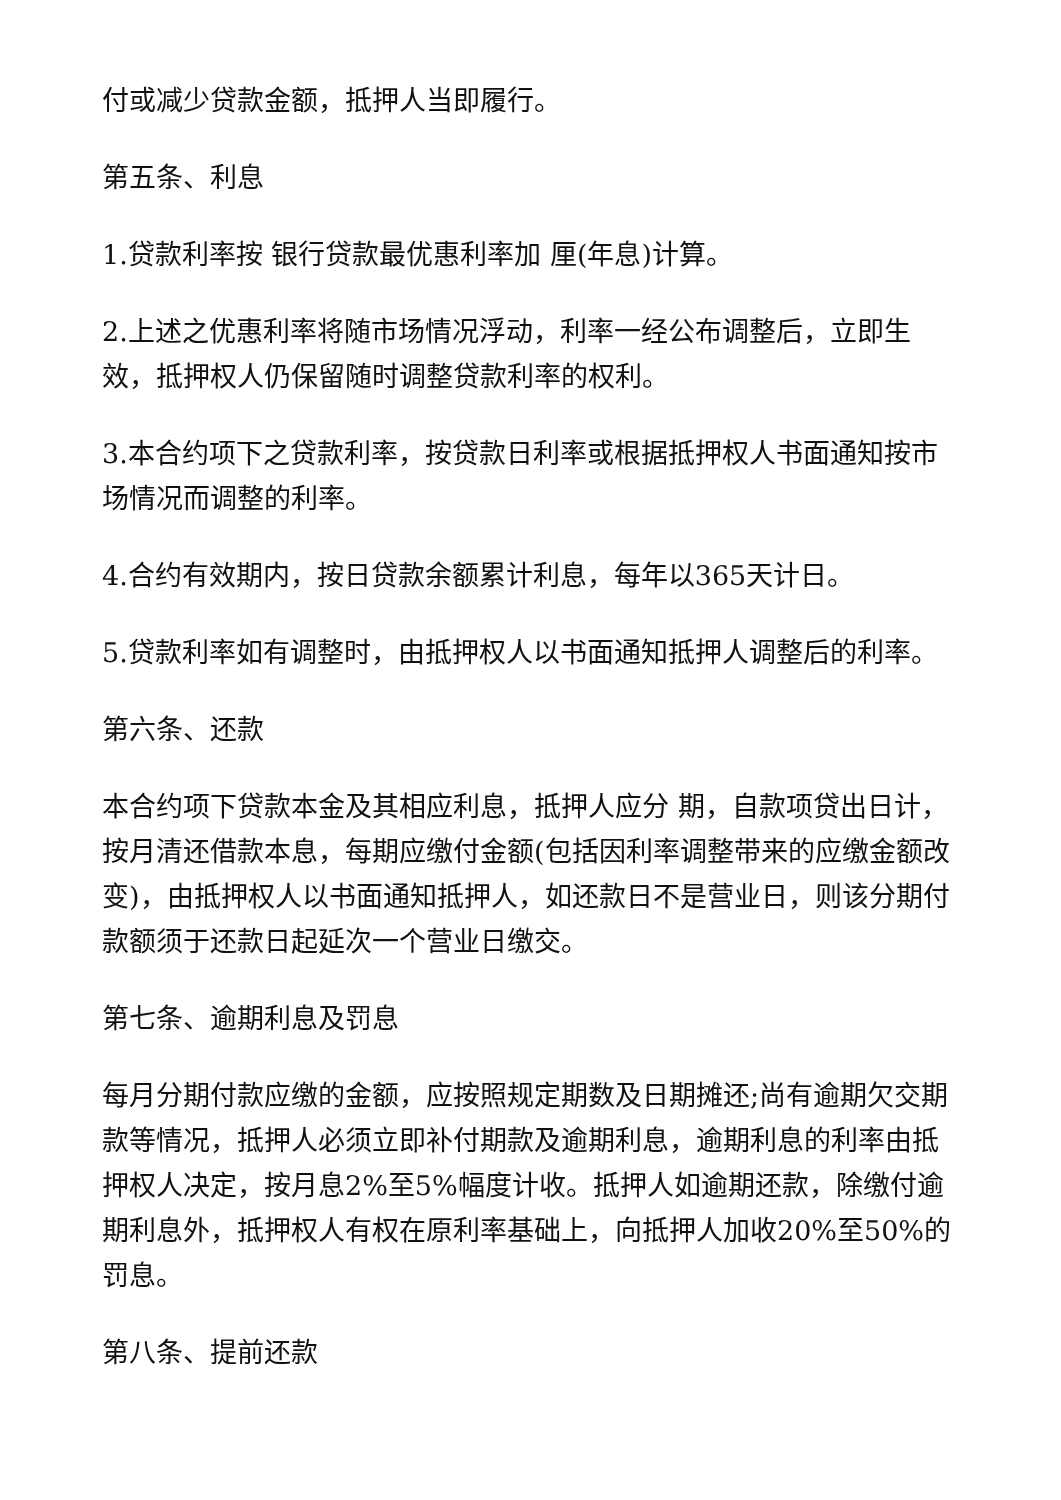付或减少贷款金额，抵押人当即履行。
第五条、利息
1.贷款利率按 银行贷款最优惠利率加 厘(年息)计算。
2.上述之优惠利率将随市场情况浮动，利率一经公布调整后，立即生效，抵押权人仍保留随时调整贷款利率的权利。
3.本合约项下之贷款利率，按贷款日利率或根据抵押权人书面通知按市场情况而调整的利率。
4.合约有效期内，按日贷款余额累计利息，每年以365天计日。
5.贷款利率如有调整时，由抵押权人以书面通知抵押人调整后的利率。
第六条、还款
本合约项下贷款本金及其相应利息，抵押人应分 期，自款项贷出日计，按月清还借款本息，每期应缴付金额(包括因利率调整带来的应缴金额改变)，由抵押权人以书面通知抵押人，如还款日不是营业日，则该分期付款额须于还款日起延次一个营业日缴交。
第七条、逾期利息及罚息
每月分期付款应缴的金额，应按照规定期数及日期摊还;尚有逾期欠交期款等情况，抵押人必须立即补付期款及逾期利息，逾期利息的利率由抵押权人决定，按月息2%至5%幅度计收。抵押人如逾期还款，除缴付逾期利息外，抵押权人有权在原利率基础上，向抵押人加收20%至50%的罚息。
第八条、提前还款